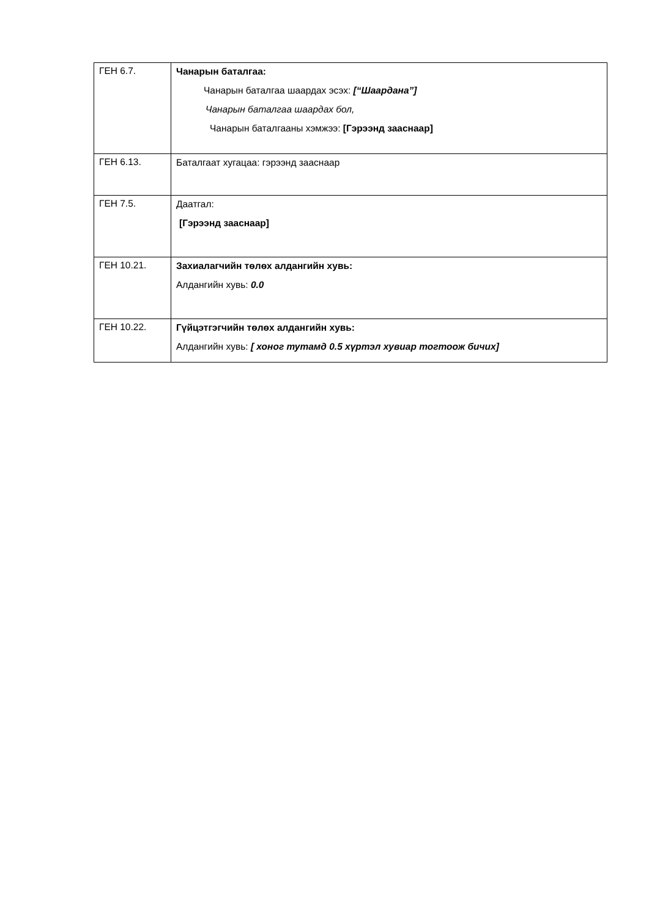| ГЕН 6.7. | Чанарын баталгаа: Чанарын баталгаа шаардах эсэх: [“Шаардана”] Чанарын баталгаа шаардах бол, Чанарын баталгааны хэмжээ: [Гэрээнд зааснаар] |
| ГЕН 6.13. | Баталгаат хугацаа: гэрээнд зааснаар |
| ГЕН 7.5. | Даатгал: [Гэрээнд зааснаар] |
| ГЕН 10.21. | Захиалагчийн төлөх алдангийн хувь: Алдангийн хувь: 0.0 |
| ГЕН 10.22. | Гүйцэтгэгчийн төлөх алдангийн хувь: Алдангийн хувь: [ хоног тутамд 0.5 хүртэл хувиар тогтоож бичих] |